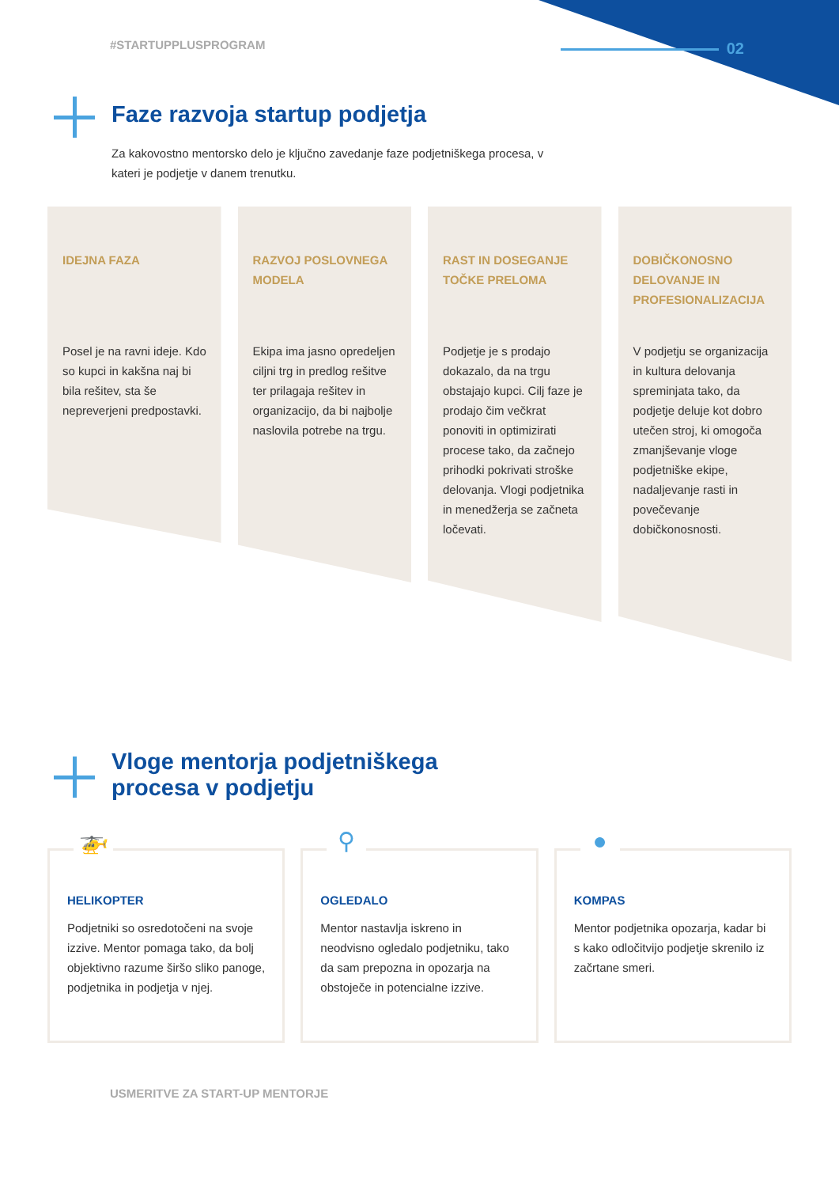#STARTUPPLUSPROGRAM
02
Faze razvoja startup podjetja
Za kakovostno mentorsko delo je ključno zavedanje faze podjetniškega procesa, v kateri je podjetje v danem trenutku.
IDEJNA FAZA
Posel je na ravni ideje. Kdo so kupci in kakšna naj bi bila rešitev, sta še nepreverjeni predpostavki.
RAZVOJ POSLOVNEGA MODELA
Ekipa ima jasno opredeljen ciljni trg in predlog rešitve ter prilagaja rešitev in organizacijo, da bi najbolje naslovila potrebe na trgu.
RAST IN DOSEGANJE TOČKE PRELOMA
Podjetje je s prodajo dokazalo, da na trgu obstajajo kupci. Cilj faze je prodajo čim večkrat ponoviti in optimizirati procese tako, da začnejo prihodki pokrivati stroške delovanja. Vlogi podjetnika in menedžerja se začneta ločevati.
DOBIČKONOSNO DELOVANJE IN PROFESIONALIZACIJA
V podjetju se organizacija in kultura delovanja spreminjata tako, da podjetje deluje kot dobro utečen stroj, ki omogoča zmanjševanje vloge podjetniške ekipe, nadaljevanje rasti in povečevanje dobičkonosnosti.
Vloge mentorja podjetniškega
procesa v podjetju
🚁
HELIKOPTER
Podjetniki so osredotočeni na svoje izzive. Mentor pomaga tako, da bolj objektivno razume širšo sliko panoge, podjetnika in podjetja v njej.
⚲
OGLEDALO
Mentor nastavlja iskreno in neodvisno ogledalo podjetniku, tako da sam prepozna in opozarja na obstoječe in potencialne izzive.
●
KOMPAS
Mentor podjetnika opozarja, kadar bi s kako odločitvijo podjetje skrenilo iz začrtane smeri.
USMERITVE ZA START-UP MENTORJE